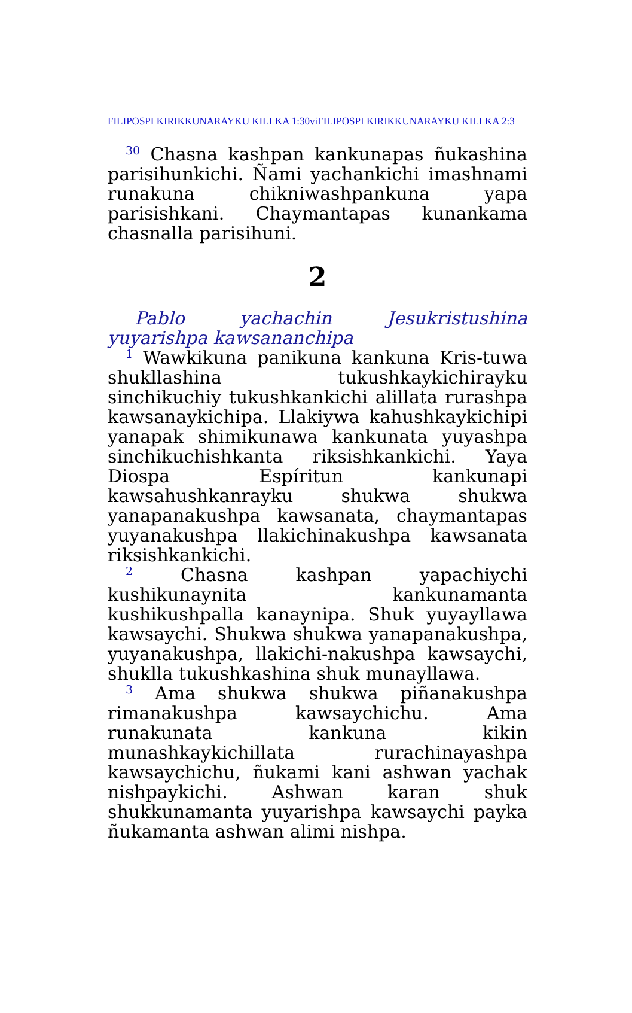FILIPOSPI KIRIKKUNARAYKU KILLKA 1:30viFILIPOSPI KIRIKKUNARAYKU KILLKA 2:3
<sup>30</sup> Chasna kashpan kankunapas ñukashina parisihunkichi. Ñami yachankichi imashnami runakuna chikniwashpankuna yapa parisishkani. Chaymantapas kunankama chasnalla parisihuni.
2
Pablo yachachin Jesukristushina yuyarishpa kawsananchipa
<sup>1</sup> Wawkikuna panikuna kankuna Kris-tuwa shukllashina tukushkaykichirayku sinchikuchiy tukushkankichi alillata rurashpa kawsanaykichipa. Llakiywa kahushkaykichipi yanapak shimikunawa kankunata yuyashpa sinchikuchishkanta riksishkankichi. Yaya Diospa Espíritun kankunapi kawsahushkanrayku shukwa shukwa yanapanakushpa kawsanata, chaymantapas yuyanakushpa llakichinakushpa kawsanata riksishkankichi.
<sup>2</sup> Chasna kashpan yapachiychi kushikunaynita kankunamanta kushikushpalla kanaynipa. Shuk yuyayllawa kawsaychi. Shukwa shukwa yanapanakushpa, yuyanakushpa, llakichi-nakushpa kawsaychi, shuklla tukushkashina shuk munayllawa.
<sup>3</sup> Ama shukwa shukwa piñanakushpa rimanakushpa kawsaychichu. Ama runakunata kankuna kikin munashkaykichillata rurachinayashpa kawsaychichu, ñukami kani ashwan yachak nishpaykichi. Ashwan karan shuk shukkunamanta yuyarishpa kawsaychi payka ñukamanta ashwan alimi nishpa.